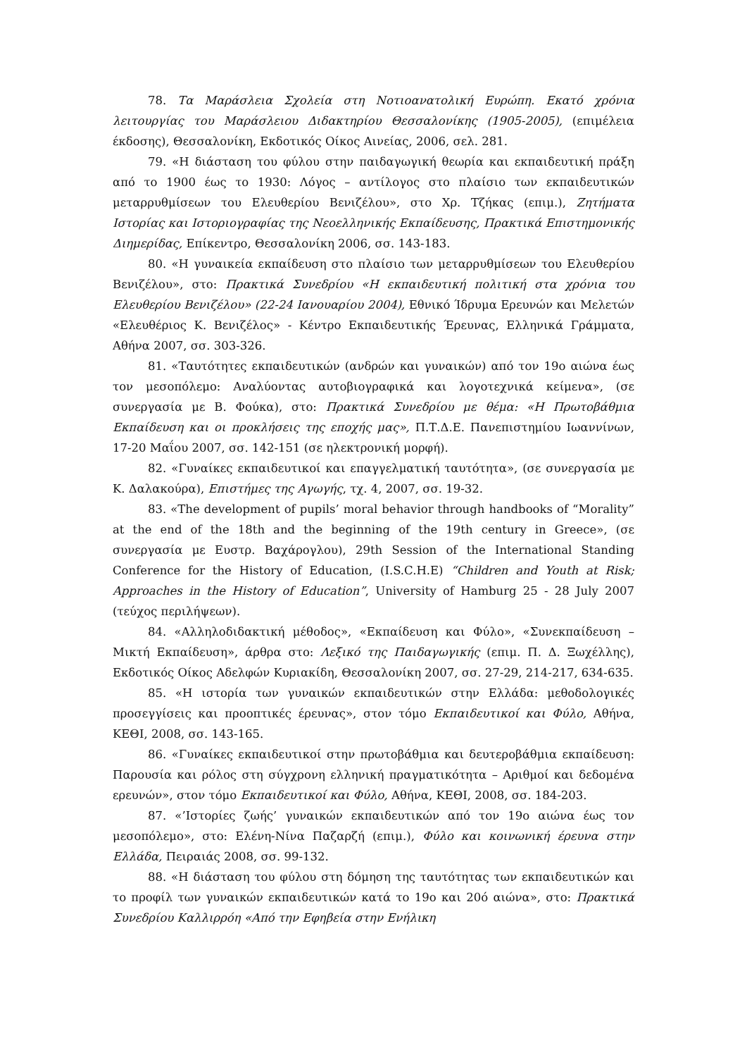78. Τα Μαράσλεια Σχολεία στη Νοτιοανατολική Ευρώπη. Εκατό χρόνια λειτουργίας του Μαράσλειου Διδακτηρίου Θεσσαλονίκης (1905-2005), (επιμέλεια έκδοσης), Θεσσαλονίκη, Εκδοτικός Οίκος Αινείας, 2006, σελ. 281.
79. «Η διάσταση του φύλου στην παιδαγωγική θεωρία και εκπαιδευτική πράξη από το 1900 έως το 1930: Λόγος – αντίλογος στο πλαίσιο των εκπαιδευτικών μεταρρυθμίσεων του Ελευθερίου Βενιζέλου», στο Χρ. Τζήκας (επιμ.), Ζητήματα Ιστορίας και Ιστοριογραφίας της Νεοελληνικής Εκπαίδευσης, Πρακτικά Επιστημονικής Διημερίδας, Επίκεντρο, Θεσσαλονίκη 2006, σσ. 143-183.
80. «Η γυναικεία εκπαίδευση στο πλαίσιο των μεταρρυθμίσεων του Ελευθερίου Βενιζέλου», στο: Πρακτικά Συνεδρίου «Η εκπαιδευτική πολιτική στα χρόνια του Ελευθερίου Βενιζέλου» (22-24 Ιανουαρίου 2004), Εθνικό Ίδρυμα Ερευνών και Μελετών «Ελευθέριος Κ. Βενιζέλος» - Κέντρο Εκπαιδευτικής Έρευνας, Ελληνικά Γράμματα, Αθήνα 2007, σσ. 303-326.
81. «Ταυτότητες εκπαιδευτικών (ανδρών και γυναικών) από τον 19ο αιώνα έως τον μεσοπόλεμο: Αναλύοντας αυτοβιογραφικά και λογοτεχνικά κείμενα», (σε συνεργασία με Β. Φούκα), στο: Πρακτικά Συνεδρίου με θέμα: «Η Πρωτοβάθμια Εκπαίδευση και οι προκλήσεις της εποχής μας», Π.Τ.Δ.Ε. Πανεπιστημίου Ιωαννίνων, 17-20 Μαΐου 2007, σσ. 142-151 (σε ηλεκτρονική μορφή).
82. «Γυναίκες εκπαιδευτικοί και επαγγελματική ταυτότητα», (σε συνεργασία με Κ. Δαλακούρα), Επιστήμες της Αγωγής, τχ. 4, 2007, σσ. 19-32.
83. «The development of pupils’ moral behavior through handbooks of “Morality” at the end of the 18th and the beginning of the 19th century in Greece», (σε συνεργασία με Ευστρ. Βαχάρογλου), 29th Session of the International Standing Conference for the History of Education, (I.S.C.H.E) “Children and Youth at Risk; Approaches in the History of Education”, University of Hamburg 25 - 28 July 2007 (τεύχος περιλήψεων).
84. «Αλληλοδιδακτική μέθοδος», «Εκπαίδευση και Φύλο», «Συνεκπαίδευση – Μικτή Εκπαίδευση», άρθρα στο: Λεξικό της Παιδαγωγικής (επιμ. Π. Δ. Ξωχέλλης), Εκδοτικός Οίκος Αδελφών Κυριακίδη, Θεσσαλονίκη 2007, σσ. 27-29, 214-217, 634-635.
85. «Η ιστορία των γυναικών εκπαιδευτικών στην Ελλάδα: μεθοδολογικές προσεγγίσεις και προοπτικές έρευνας», στον τόμο Εκπαιδευτικοί και Φύλο, Αθήνα, ΚΕΘΙ, 2008, σσ. 143-165.
86. «Γυναίκες εκπαιδευτικοί στην πρωτοβάθμια και δευτεροβάθμια εκπαίδευση: Παρουσία και ρόλος στη σύγχρονη ελληνική πραγματικότητα – Αριθμοί και δεδομένα ερευνών», στον τόμο Εκπαιδευτικοί και Φύλο, Αθήνα, ΚΕΘΙ, 2008, σσ. 184-203.
87. «’Ιστορίες ζωής’ γυναικών εκπαιδευτικών από τον 19ο αιώνα έως τον μεσοπόλεμο», στο: Ελένη-Νίνα Παζαρζή (επιμ.), Φύλο και κοινωνική έρευνα στην Ελλάδα, Πειραιάς 2008, σσ. 99-132.
88. «Η διάσταση του φύλου στη δόμηση της ταυτότητας των εκπαιδευτικών και το προφίλ των γυναικών εκπαιδευτικών κατά το 19ο και 20ό αιώνα», στο: Πρακτικά Συνεδρίου Καλλιρρόη «Από την Εφηβεία στην Ενήλικη